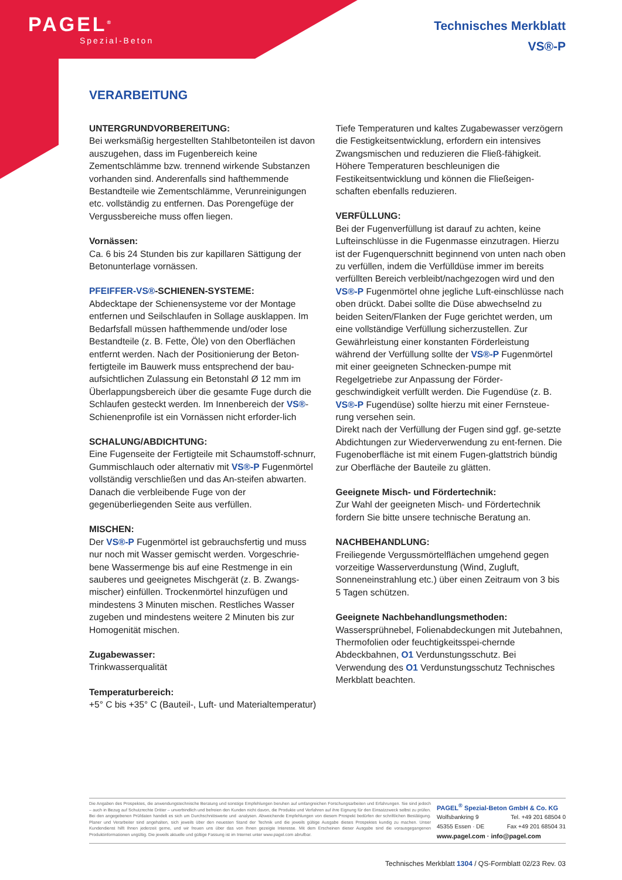PAGEL<sup>®</sup>
Spezial-Beton
Technisches Merkblatt
VS®-P
VERARBEITUNG
UNTERGRUNDVORBEREITUNG:
Bei werksmäßig hergestellten Stahlbetonteilen ist davon auszugehen, dass im Fugenbereich keine Zementschlämme bzw. trennend wirkende Substanzen vorhanden sind. Anderenfalls sind hafthemmende Bestandteile wie Zementschlämme, Verunreinigungen etc. vollständig zu entfernen. Das Porengefüge der Vergussbereiche muss offen liegen.
Vornässen:
Ca. 6 bis 24 Stunden bis zur kapillaren Sättigung der Betonunterlage vornässen.
PFEIFFER-VS®-SCHIENEN-SYSTEME:
Abdecktape der Schienensysteme vor der Montage entfernen und Seilschlaufen in Sollage ausklappen. Im Bedarfsfall müssen hafthemmende und/oder lose Bestandteile (z. B. Fette, Öle) von den Oberflächen entfernt werden. Nach der Positionierung der Beton-fertigteile im Bauwerk muss entsprechend der bau-aufsichtlichen Zulassung ein Betonstahl Ø 12 mm im Überlappungsbereich über die gesamte Fuge durch die Schlaufen gesteckt werden. Im Innenbereich der VS®-Schienenprofile ist ein Vornässen nicht erforder-lich
SCHALUNG/ABDICHTUNG:
Eine Fugenseite der Fertigteile mit Schaumstoff-schnurr, Gummischlauch oder alternativ mit VS®-P Fugenmörtel vollständig verschließen und das An-steifen abwarten. Danach die verbleibende Fuge von der gegenüberliegenden Seite aus verfüllen.
MISCHEN:
Der VS®-P Fugenmörtel ist gebrauchsfertig und muss nur noch mit Wasser gemischt werden. Vorgeschrie-bene Wassermenge bis auf eine Restmenge in ein sauberes und geeignetes Mischgerät (z. B. Zwangs-mischer) einfüllen. Trockenmörtel hinzufügen und mindestens 3 Minuten mischen. Restliches Wasser zugeben und mindestens weitere 2 Minuten bis zur Homogenität mischen.
Zugabewasser:
Trinkwasserqualität
Temperaturbereich:
+5° C bis +35° C (Bauteil-, Luft- und Materialtemperatur)
Tiefe Temperaturen und kaltes Zugabewasser verzögern die Festigkeitsentwicklung, erfordern ein intensives Zwangsmischen und reduzieren die Fließ-fähigkeit. Höhere Temperaturen beschleunigen die Festikeitsentwicklung und können die Fließeigen-schaften ebenfalls reduzieren.
VERFÜLLUNG:
Bei der Fugenverfüllung ist darauf zu achten, keine Lufteinschlüsse in die Fugenmasse einzutragen. Hierzu ist der Fugenquerschnitt beginnend von unten nach oben zu verfüllen, indem die Verfülldüse immer im bereits verfüllten Bereich verbleibt/nachgezogen wird und den VS®-P Fugenmörtel ohne jegliche Luft-einschlüsse nach oben drückt. Dabei sollte die Düse abwechselnd zu beiden Seiten/Flanken der Fuge gerichtet werden, um eine vollständige Verfüllung sicherzustellen. Zur Gewährleistung einer konstanten Förderleistung während der Verfüllung sollte der VS®-P Fugenmörtel mit einer geeigneten Schnecken-pumpe mit Regelgetriebe zur Anpassung der Förder-geschwindigkeit verfüllt werden. Die Fugendüse (z. B. VS®-P Fugendüse) sollte hierzu mit einer Fernsteue-rung versehen sein.
Direkt nach der Verfüllung der Fugen sind ggf. ge-setzte Abdichtungen zur Wiederverwendung zu ent-fernen. Die Fugenoberfläche ist mit einem Fugen-glattstrich bündig zur Oberfläche der Bauteile zu glätten.
Geeignete Misch- und Fördertechnik:
Zur Wahl der geeigneten Misch- und Fördertechnik fordern Sie bitte unsere technische Beratung an.
NACHBEHANDLUNG:
Freiliegende Vergussmörtelflächen umgehend gegen vorzeitige Wasserverdunstung (Wind, Zugluft, Sonneneinstrahlung etc.) über einen Zeitraum von 3 bis 5 Tagen schützen.
Geeignete Nachbehandlungsmethoden:
Wassersprühnebel, Folienabdeckungen mit Jutebahnen, Thermofolien oder feuchtigkeitsspei-chernde Abdeckbahnen, O1 Verdunstungsschutz. Bei Verwendung des O1 Verdunstungsschutz Technisches Merkblatt beachten.
Die Angaben des Prospektes, die anwendungstechnische Beratung und sonstige Empfehlungen beruhen auf umfangreichen Forschungsarbeiten und Erfahrungen. Sie sind jedoch – auch in Bezug auf Schutzrechte Dritter – unverbindlich und befreien den Kunden nicht davon, die Produkte und Verfahren auf ihre Eignung für den Einsatzzweck selbst zu prüfen. Bei den angegebenen Prüfdaten handelt es sich um Durchschnittswerte und -analysen. Abweichende Empfehlungen von diesem Prospekt bedürfen der schriftlichen Bestätigung. Planer und Verarbeiter sind angehalten, sich jeweils über den neuesten Stand der Technik und die jeweils gültige Ausgabe dieses Prospektes kundig zu machen. Unser Kundendienst hilft Ihnen jederzeit gerne, und wir freuen uns über das von Ihnen gezeigte Interesse. Mit dem Erscheinen dieser Ausgabe sind die vorausgegangenen Produktinformationen ungültig. Die jeweils aktuelle und gültige Fassung ist im Internet unter www.pagel.com abrufbar.
PAGEL<sup>®</sup> Spezial-Beton GmbH & Co. KG
Wolfsbankring 9 Tel. +49 201 68504 0
45355 Essen · DE Fax +49 201 68504 31
www.pagel.com · info@pagel.com
Technisches Merkblatt 1304 / QS-Formblatt 02/23 Rev. 03